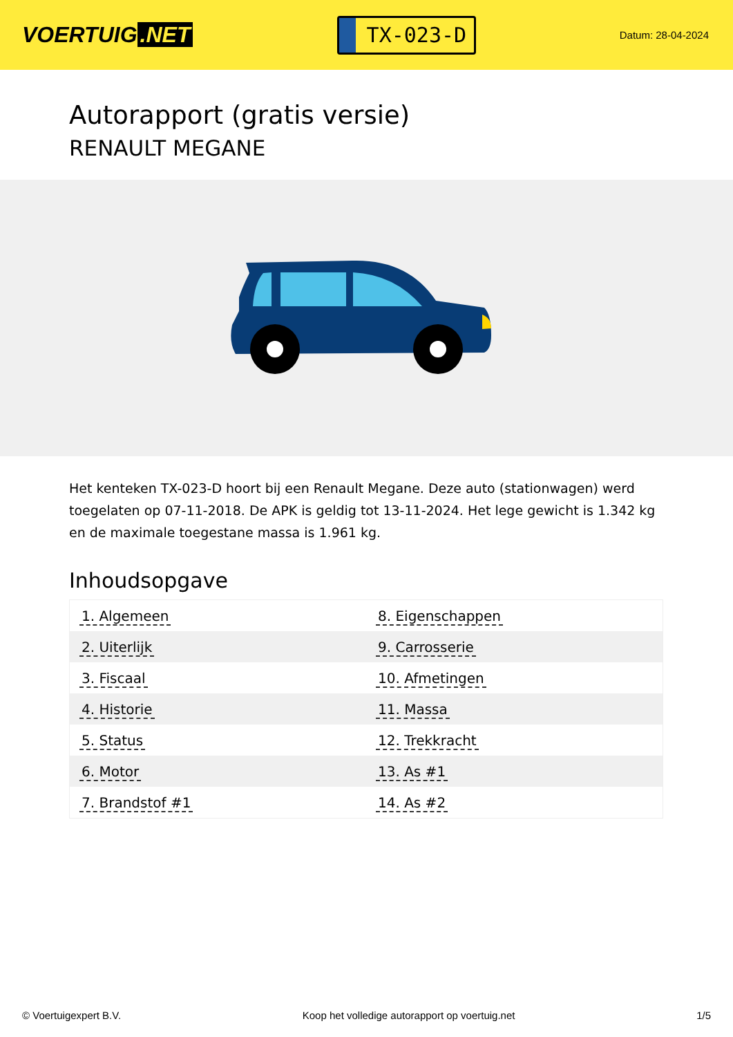VOERTUIG.NET
TX-023-D
Datum: 28-04-2024
Autorapport (gratis versie)
RENAULT MEGANE
Het kenteken TX-023-D hoort bij een Renault Megane. Deze auto (stationwagen) werd toegelaten op 07-11-2018. De APK is geldig tot 13-11-2024. Het lege gewicht is 1.342 kg en de maximale toegestane massa is 1.961 kg.
Inhoudsopgave
| 1. Algemeen | 8. Eigenschappen |
| 2. Uiterlijk | 9. Carrosserie |
| 3. Fiscaal | 10. Afmetingen |
| 4. Historie | 11. Massa |
| 5. Status | 12. Trekkracht |
| 6. Motor | 13. As #1 |
| 7. Brandstof #1 | 14. As #2 |
© Voertuigexpert B.V. Koop het volledige autorapport op voertuig.net 1/5